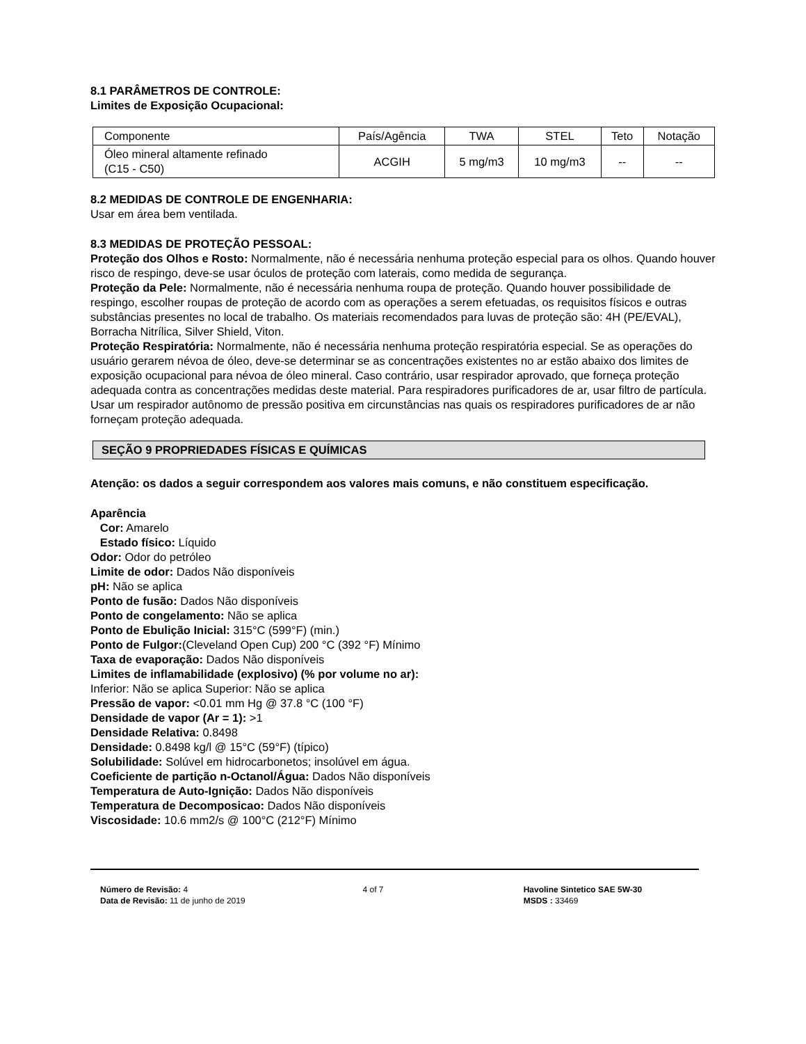8.1 PARÂMETROS DE CONTROLE:
Limites de Exposição Ocupacional:
| Componente | País/Agência | TWA | STEL | Teto | Notação |
| Óleo mineral altamente refinado (C15 - C50) | ACGIH | 5 mg/m3 | 10 mg/m3 | -- | -- |
8.2 MEDIDAS DE CONTROLE DE ENGENHARIA:
Usar em área bem ventilada.
8.3 MEDIDAS DE PROTEÇÃO PESSOAL:
Proteção dos Olhos e Rosto: Normalmente, não é necessária nenhuma proteção especial para os olhos. Quando houver risco de respingo, deve-se usar óculos de proteção com laterais, como medida de segurança.
Proteção da Pele: Normalmente, não é necessária nenhuma roupa de proteção. Quando houver possibilidade de respingo, escolher roupas de proteção de acordo com as operações a serem efetuadas, os requisitos físicos e outras substâncias presentes no local de trabalho. Os materiais recomendados para luvas de proteção são: 4H (PE/EVAL), Borracha Nitrílica, Silver Shield, Viton.
Proteção Respiratória: Normalmente, não é necessária nenhuma proteção respiratória especial. Se as operações do usuário gerarem névoa de óleo, deve-se determinar se as concentrações existentes no ar estão abaixo dos limites de exposição ocupacional para névoa de óleo mineral. Caso contrário, usar respirador aprovado, que forneça proteção adequada contra as concentrações medidas deste material. Para respiradores purificadores de ar, usar filtro de partícula.
Usar um respirador autônomo de pressão positiva em circunstâncias nas quais os respiradores purificadores de ar não forneçam proteção adequada.
SEÇÃO 9 PROPRIEDADES FÍSICAS E QUÍMICAS
Atenção: os dados a seguir correspondem aos valores mais comuns, e não constituem especificação.
Aparência
Cor: Amarelo
Estado físico: Líquido
Odor: Odor do petróleo
Limite de odor: Dados Não disponíveis
pH: Não se aplica
Ponto de fusão: Dados Não disponíveis
Ponto de congelamento: Não se aplica
Ponto de Ebulição Inicial: 315°C (599°F) (min.)
Ponto de Fulgor:(Cleveland Open Cup) 200 °C (392 °F) Mínimo
Taxa de evaporação: Dados Não disponíveis
Limites de inflamabilidade (explosivo) (% por volume no ar):
Inferior: Não se aplica Superior: Não se aplica
Pressão de vapor: <0.01 mm Hg @ 37.8 °C (100 °F)
Densidade de vapor (Ar = 1): >1
Densidade Relativa: 0.8498
Densidade: 0.8498 kg/l @ 15°C (59°F) (típico)
Solubilidade: Solúvel em hidrocarbonetos; insolúvel em água.
Coeficiente de partição n-Octanol/Água: Dados Não disponíveis
Temperatura de Auto-Ignição: Dados Não disponíveis
Temperatura de Decomposicao: Dados Não disponíveis
Viscosidade: 10.6 mm2/s @ 100°C (212°F) Mínimo
Número de Revisão: 4
Data de Revisão: 11 de junho de 2019
4 of 7 Havoline Sintetico SAE 5W-30
MSDS : 33469